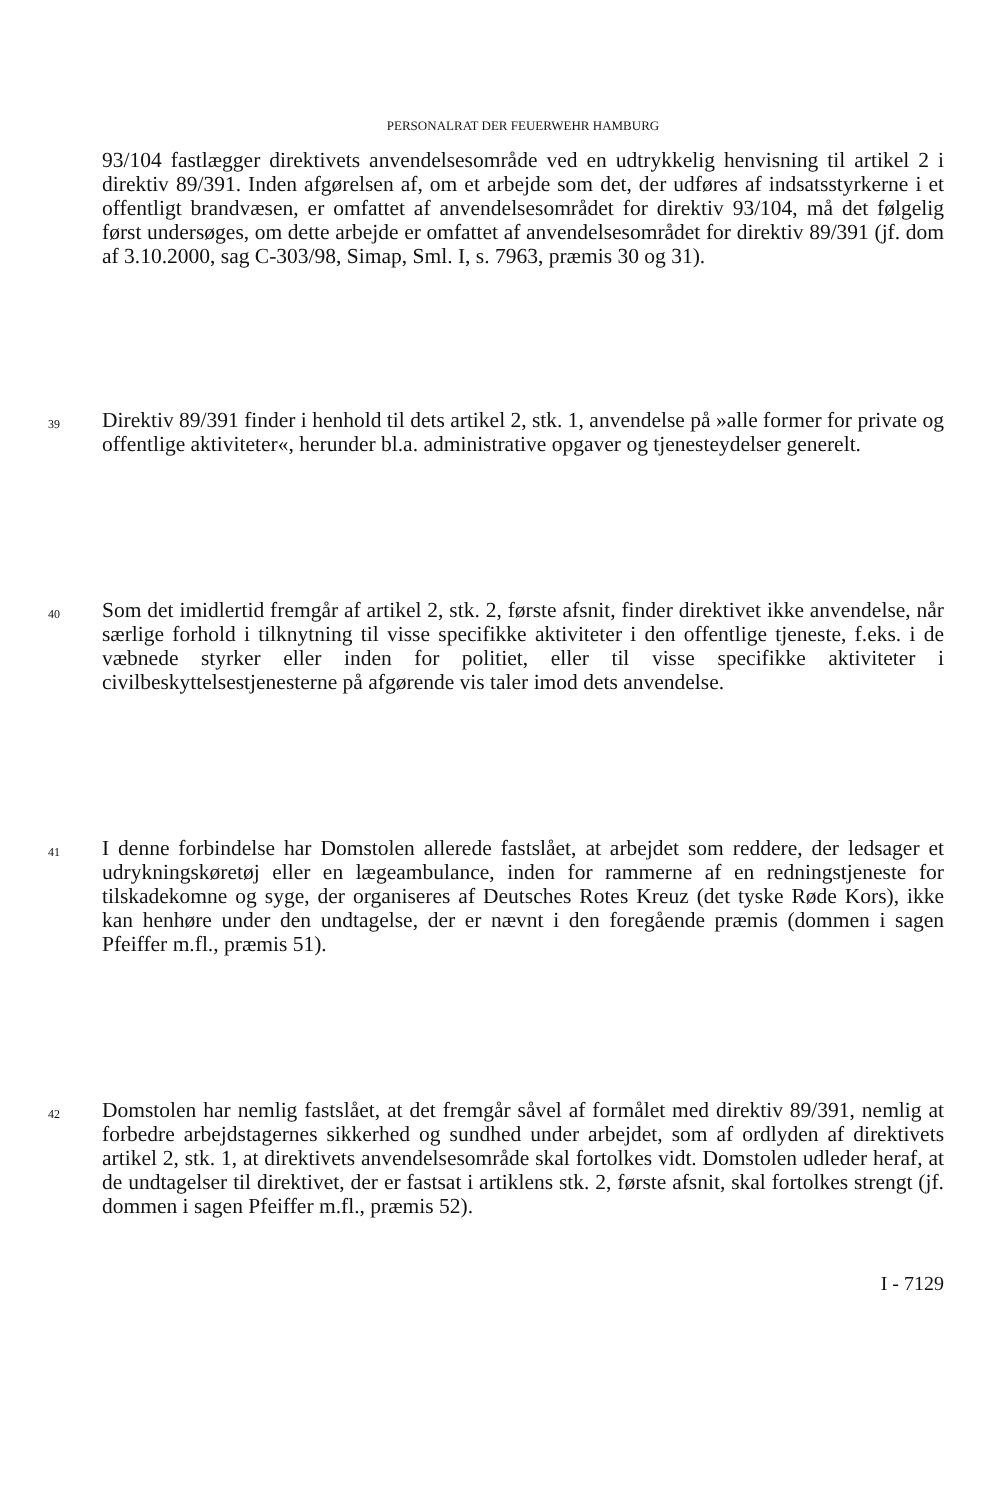PERSONALRAT DER FEUERWEHR HAMBURG
93/104 fastlægger direktivets anvendelsesområde ved en udtrykkelig henvisning til artikel 2 i direktiv 89/391. Inden afgørelsen af, om et arbejde som det, der udføres af indsatsstyrkerne i et offentligt brandvæsen, er omfattet af anvendelsesområdet for direktiv 93/104, må det følgelig først undersøges, om dette arbejde er omfattet af anvendelsesområdet for direktiv 89/391 (jf. dom af 3.10.2000, sag C-303/98, Simap, Sml. I, s. 7963, præmis 30 og 31).
39
Direktiv 89/391 finder i henhold til dets artikel 2, stk. 1, anvendelse på »alle former for private og offentlige aktiviteter«, herunder bl.a. administrative opgaver og tjenesteydelser generelt.
40
Som det imidlertid fremgår af artikel 2, stk. 2, første afsnit, finder direktivet ikke anvendelse, når særlige forhold i tilknytning til visse specifikke aktiviteter i den offentlige tjeneste, f.eks. i de væbnede styrker eller inden for politiet, eller til visse specifikke aktiviteter i civilbeskyttelsestjenesterne på afgørende vis taler imod dets anvendelse.
41
I denne forbindelse har Domstolen allerede fastslået, at arbejdet som reddere, der ledsager et udrykningskøretøj eller en lægeambulance, inden for rammerne af en redningstjeneste for tilskadekomne og syge, der organiseres af Deutsches Rotes Kreuz (det tyske Røde Kors), ikke kan henhøre under den undtagelse, der er nævnt i den foregående præmis (dommen i sagen Pfeiffer m.fl., præmis 51).
42
Domstolen har nemlig fastslået, at det fremgår såvel af formålet med direktiv 89/391, nemlig at forbedre arbejdstagernes sikkerhed og sundhed under arbejdet, som af ordlyden af direktivets artikel 2, stk. 1, at direktivets anvendelsesområde skal fortolkes vidt. Domstolen udleder heraf, at de undtagelser til direktivet, der er fastsat i artiklens stk. 2, første afsnit, skal fortolkes strengt (jf. dommen i sagen Pfeiffer m.fl., præmis 52).
I - 7129